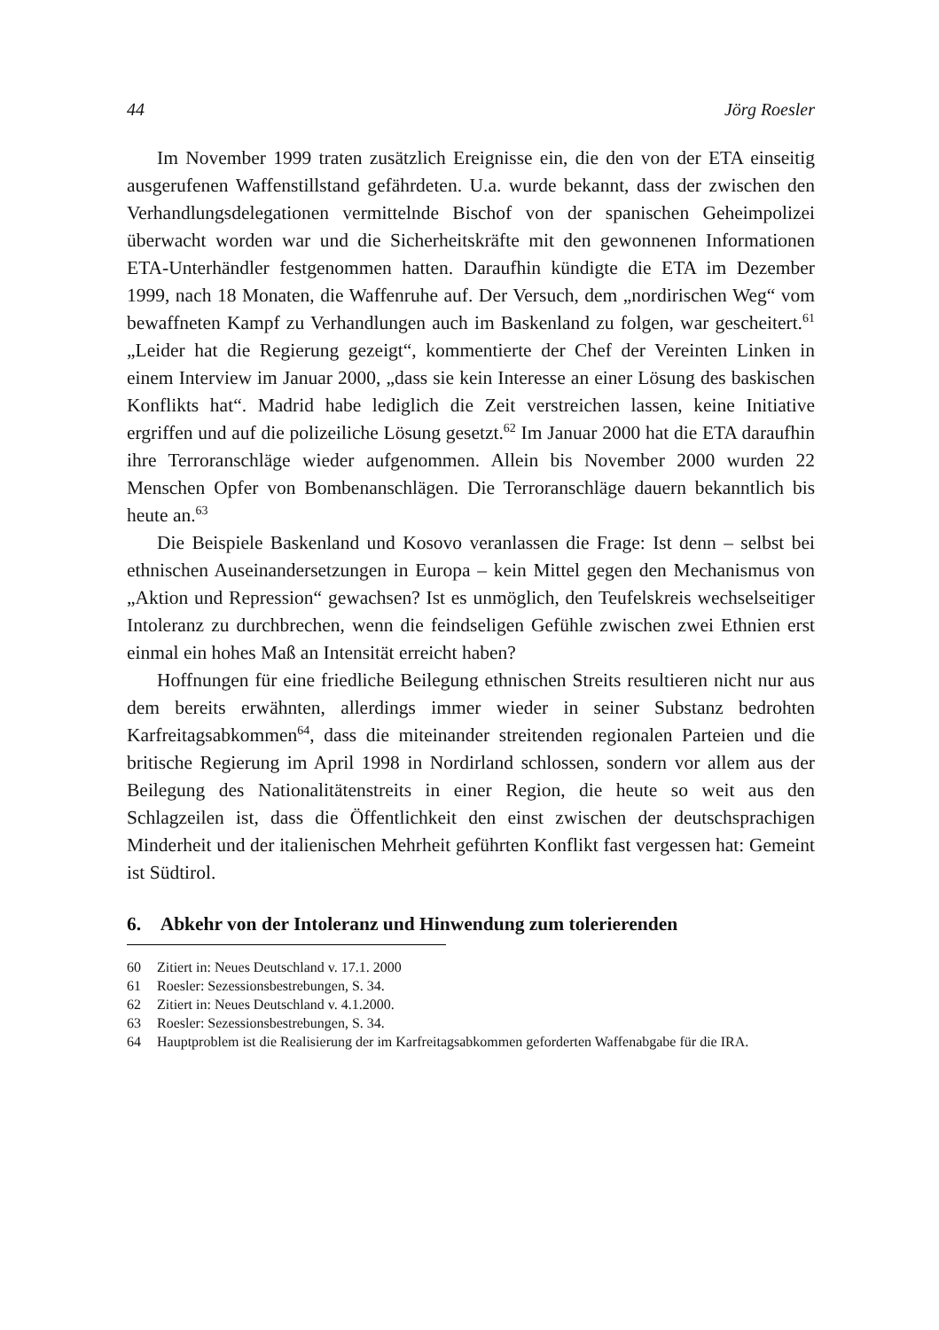44 Jörg Roesler
Im November 1999 traten zusätzlich Ereignisse ein, die den von der ETA einseitig ausgerufenen Waffenstillstand gefährdeten. U.a. wurde bekannt, dass der zwischen den Verhandlungsdelegationen vermittelnde Bischof von der spanischen Geheimpolizei überwacht worden war und die Sicherheitskräfte mit den gewonnenen Informationen ETA-Unterhändler festgenommen hatten. Daraufhin kündigte die ETA im Dezember 1999, nach 18 Monaten, die Waffenruhe auf. Der Versuch, dem „nordirischen Weg“ vom bewaffneten Kampf zu Verhandlungen auch im Baskenland zu folgen, war gescheitert.<sup>61</sup> „Leider hat die Regierung gezeigt“, kommentierte der Chef der Vereinten Linken in einem Interview im Januar 2000, „dass sie kein Interesse an einer Lösung des baskischen Konflikts hat“. Madrid habe lediglich die Zeit verstreichen lassen, keine Initiative ergriffen und auf die polizeiliche Lösung gesetzt.<sup>62</sup> Im Januar 2000 hat die ETA daraufhin ihre Terroranschläge wieder aufgenommen. Allein bis November 2000 wurden 22 Menschen Opfer von Bombenanschlägen. Die Terroranschläge dauern bekanntlich bis heute an.<sup>63</sup>
Die Beispiele Baskenland und Kosovo veranlassen die Frage: Ist denn – selbst bei ethnischen Auseinandersetzungen in Europa – kein Mittel gegen den Mechanismus von „Aktion und Repression“ gewachsen? Ist es unmöglich, den Teufelskreis wechselseitiger Intoleranz zu durchbrechen, wenn die feindseligen Gefühle zwischen zwei Ethnien erst einmal ein hohes Maß an Intensität erreicht haben?
Hoffnungen für eine friedliche Beilegung ethnischen Streits resultieren nicht nur aus dem bereits erwähnten, allerdings immer wieder in seiner Substanz bedrohten Karfreitagsabkommen<sup>64</sup>, dass die miteinander streitenden regionalen Parteien und die britische Regierung im April 1998 in Nordirland schlossen, sondern vor allem aus der Beilegung des Nationalitätenstreits in einer Region, die heute so weit aus den Schlagzeilen ist, dass die Öffentlichkeit den einst zwischen der deutschsprachigen Minderheit und der italienischen Mehrheit geführten Konflikt fast vergessen hat: Gemeint ist Südtirol.
6. Abkehr von der Intoleranz und Hinwendung zum tolerierenden
60 Zitiert in: Neues Deutschland v. 17.1. 2000
61 Roesler: Sezessionsbestrebungen, S. 34.
62 Zitiert in: Neues Deutschland v. 4.1.2000.
63 Roesler: Sezessionsbestrebungen, S. 34.
64 Hauptproblem ist die Realisierung der im Karfreitagsabkommen geforderten Waffenabgabe für die IRA.